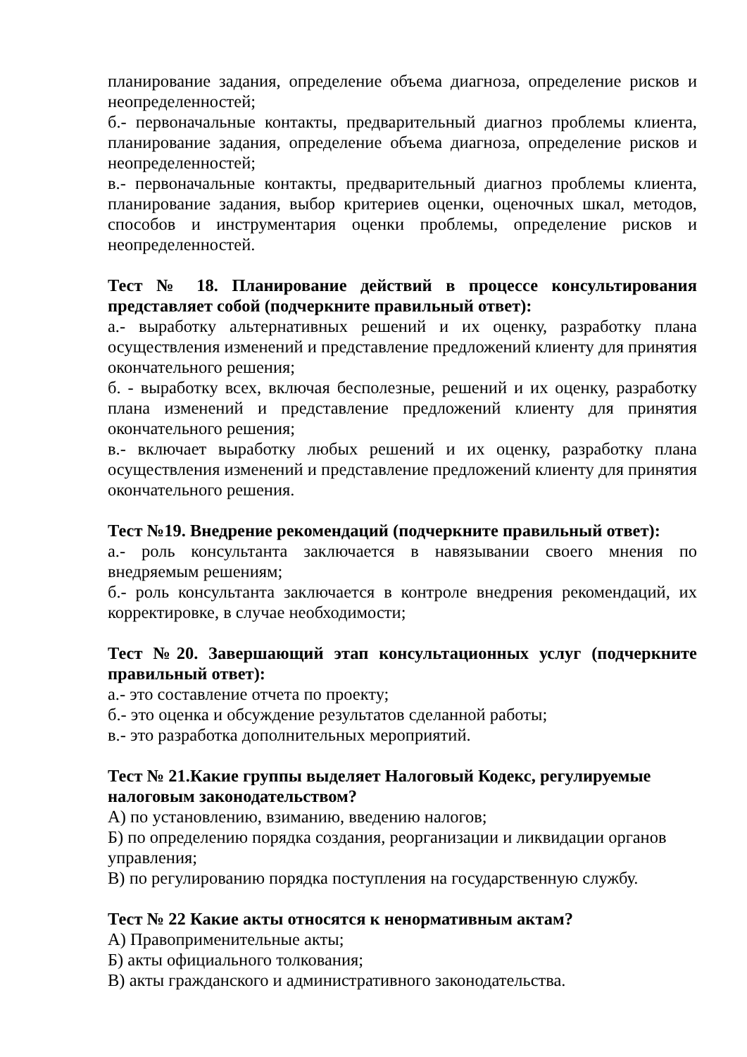планирование задания, определение объема диагноза, определение рисков и неопределенностей;
б.- первоначальные контакты, предварительный диагноз проблемы клиента, планирование задания, определение объема диагноза, определение рисков и неопределенностей;
в.- первоначальные контакты, предварительный диагноз проблемы клиента, планирование задания, выбор критериев оценки, оценочных шкал, методов, способов и инструментария оценки проблемы, определение рисков и неопределенностей.
Тест № 18. Планирование действий в процессе консультирования представляет собой (подчеркните правильный ответ):
а.- выработку альтернативных решений и их оценку, разработку плана осуществления изменений и представление предложений клиенту для принятия окончательного решения;
б. - выработку всех, включая бесполезные, решений и их оценку, разработку плана изменений и представление предложений клиенту для принятия окончательного решения;
в.- включает выработку любых решений и их оценку, разработку плана осуществления изменений и представление предложений клиенту для принятия окончательного решения.
Тест №19. Внедрение рекомендаций (подчеркните правильный ответ):
а.- роль консультанта заключается в навязывании своего мнения по внедряемым решениям;
б.- роль консультанта заключается в контроле внедрения рекомендаций, их корректировке, в случае необходимости;
Тест №20. Завершающий этап консультационных услуг (подчеркните правильный ответ):
а.- это составление отчета по проекту;
б.- это оценка и обсуждение результатов сделанной работы;
в.- это разработка дополнительных мероприятий.
Тест № 21.Какие группы выделяет Налоговый Кодекс, регулируемые налоговым законодательством?
А) по установлению, взиманию, введению налогов;
Б) по определению порядка создания, реорганизации и ликвидации органов управления;
В) по регулированию порядка поступления на государственную службу.
Тест № 22 Какие акты относятся к ненормативным актам?
А) Правоприменительные акты;
Б) акты официального толкования;
В) акты гражданского и административного законодательства.